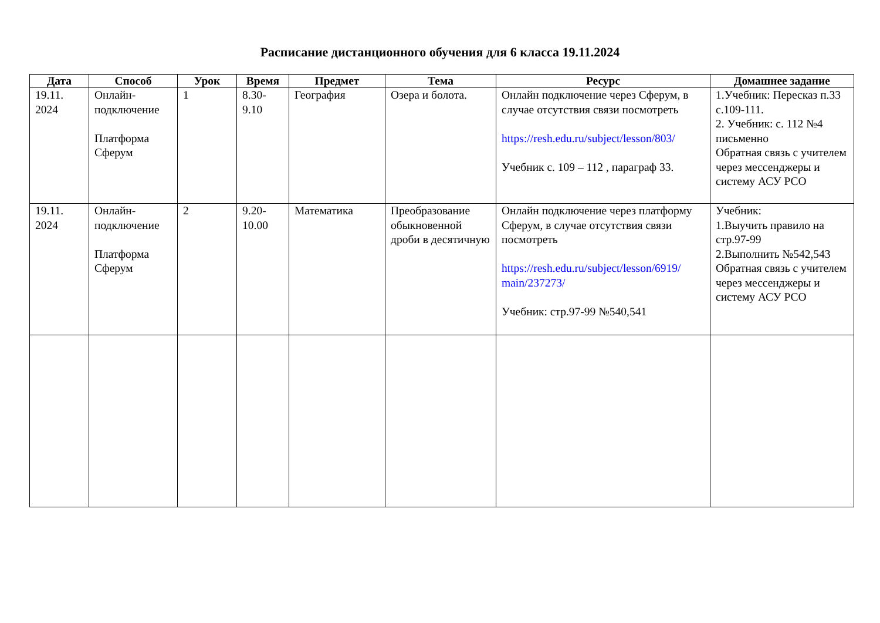Расписание дистанционного обучения для 6 класса 19.11.2024
| Дата | Способ | Урок | Время | Предмет | Тема | Ресурс | Домашнее задание |
| --- | --- | --- | --- | --- | --- | --- | --- |
| 19.11. 2024 | Онлайн- подключение Платформа Сферум | 1 | 8.30- 9.10 | География | Озера и болота. | Онлайн подключение через Сферум, в случае отсутствия связи посмотреть https://resh.edu.ru/subject/lesson/803/ Учебник с. 109 – 112 , параграф 33. | 1.Учебник: Пересказ п.33 с.109-111. 2. Учебник: с. 112 №4 письменно Обратная связь с учителем через мессенджеры и систему АСУ РСО |
| 19.11. 2024 | Онлайн- подключение Платформа Сферум | 2 | 9.20- 10.00 | Математика | Преобразование обыкновенной дроби в десятичную | Онлайн подключение через платформу Сферум, в случае отсутствия связи посмотреть https://resh.edu.ru/subject/lesson/6919/ main/237273/ Учебник: стр.97-99 №540,541 | Учебник: 1.Выучить правило на стр.97-99 2.Выполнить №542,543 Обратная связь с учителем через мессенджеры и систему АСУ РСО |